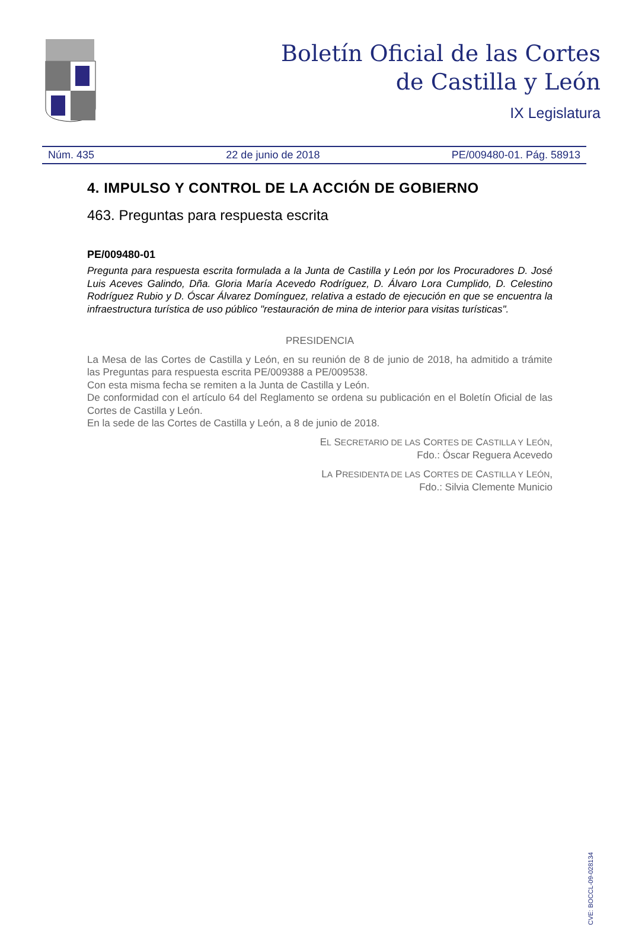Boletín Oficial de las Cortes
de Castilla y León
IX Legislatura
Núm. 435 22 de junio de 2018 PE/009480-01. Pág. 58913
4. IMPULSO Y CONTROL DE LA ACCIÓN DE GOBIERNO
463. Preguntas para respuesta escrita
PE/009480-01
Pregunta para respuesta escrita formulada a la Junta de Castilla y León por los Procuradores D. José Luis Aceves Galindo, Dña. Gloria María Acevedo Rodríguez, D. Álvaro Lora Cumplido, D. Celestino Rodríguez Rubio y D. Óscar Álvarez Domínguez, relativa a estado de ejecución en que se encuentra la infraestructura turística de uso público "restauración de mina de interior para visitas turísticas".
PRESIDENCIA
La Mesa de las Cortes de Castilla y León, en su reunión de 8 de junio de 2018, ha admitido a trámite las Preguntas para respuesta escrita PE/009388 a PE/009538.
Con esta misma fecha se remiten a la Junta de Castilla y León.
De conformidad con el artículo 64 del Reglamento se ordena su publicación en el Boletín Oficial de las Cortes de Castilla y León.
En la sede de las Cortes de Castilla y León, a 8 de junio de 2018.
EL SECRETARIO DE LAS CORTES DE CASTILLA Y LEÓN,
Fdo.: Óscar Reguera Acevedo
LA PRESIDENTA DE LAS CORTES DE CASTILLA Y LEÓN,
Fdo.: Silvia Clemente Municio
CVE: BOCCL-09-028134